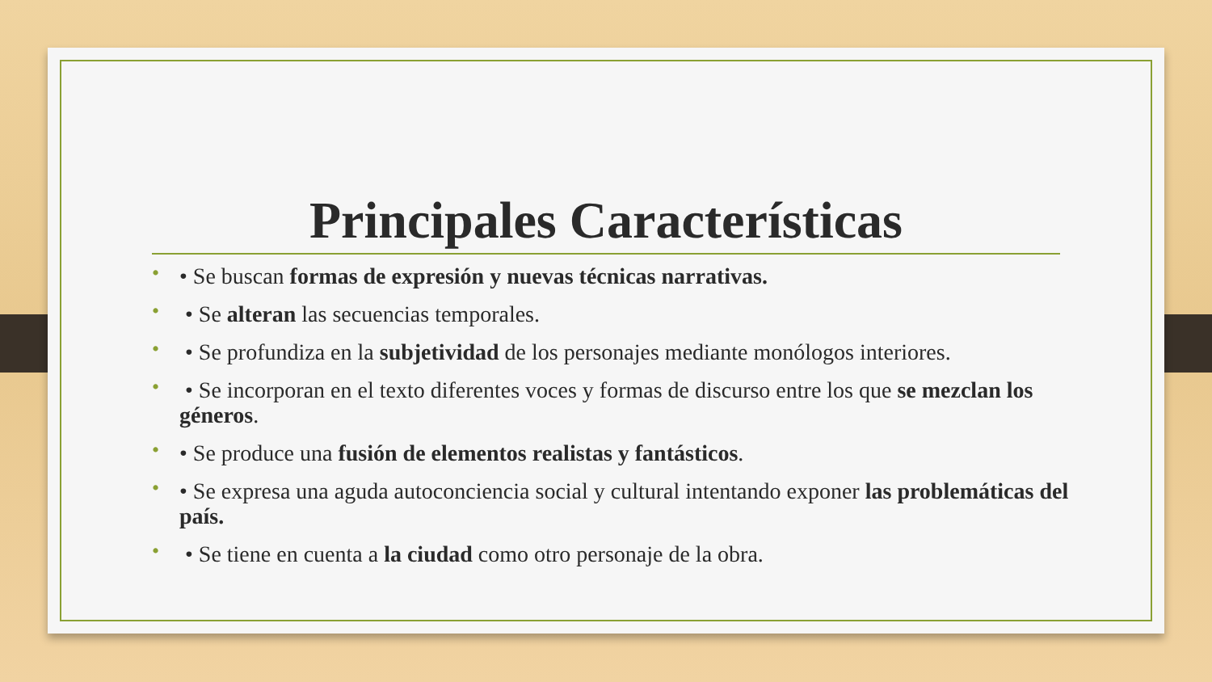Principales Características
• • Se buscan formas de expresión y nuevas técnicas narrativas.
• • Se alteran las secuencias temporales.
• • Se profundiza en la subjetividad de los personajes mediante monólogos interiores.
• • Se incorporan en el texto diferentes voces y formas de discurso entre los que se mezclan los géneros.
• • Se produce una fusión de elementos realistas y fantásticos.
• • Se expresa una aguda autoconciencia social y cultural intentando exponer las problemáticas del país.
• • Se tiene en cuenta a la ciudad como otro personaje de la obra.